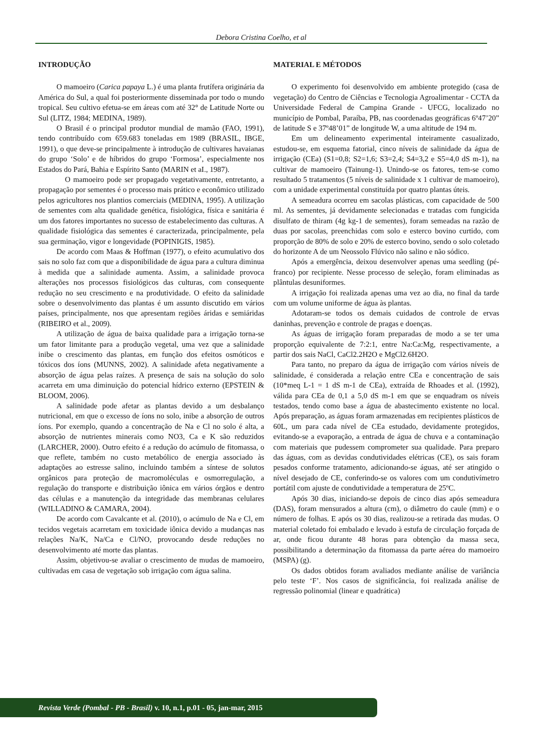Debora Cristina Coelho, et al
INTRODUÇÃO
O mamoeiro (Carica papaya L.) é uma planta frutífera originária da América do Sul, a qual foi posteriormente disseminada por todo o mundo tropical. Seu cultivo efetua-se em áreas com até 32° de Latitude Norte ou Sul (LITZ, 1984; MEDINA, 1989).
O Brasil é o principal produtor mundial de mamão (FAO, 1991), tendo contribuído com 659.683 toneladas em 1989 (BRASIL, IBGE, 1991), o que deve-se principalmente à introdução de cultivares havaianas do grupo ‘Solo’ e de híbridos do grupo ‘Formosa’, especialmente nos Estados do Pará, Bahia e Espírito Santo (MARIN et aI., 1987).
O mamoeiro pode ser propagado vegetativamente, entretanto, a propagação por sementes é o processo mais prático e econômico utilizado pelos agricultores nos plantios comerciais (MEDINA, 1995). A utilização de sementes com alta qualidade genética, fisiológica, física e sanitária é um dos fatores importantes no sucesso de estabelecimento das culturas. A qualidade fisiológica das sementes é caracterizada, principalmente, pela sua germinação, vigor e longevidade (POPINIGIS, 1985).
De acordo com Maas & Hoffman (1977), o efeito acumulativo dos sais no solo faz com que a disponibilidade de água para a cultura diminua à medida que a salinidade aumenta. Assim, a salinidade provoca alterações nos processos fisiológicos das culturas, com consequente redução no seu crescimento e na produtividade. O efeito da salinidade sobre o desenvolvimento das plantas é um assunto discutido em vários países, principalmente, nos que apresentam regiões áridas e semiáridas (RIBEIRO et al., 2009).
A utilização de água de baixa qualidade para a irrigação torna-se um fator limitante para a produção vegetal, uma vez que a salinidade inibe o crescimento das plantas, em função dos efeitos osmóticos e tóxicos dos íons (MUNNS, 2002). A salinidade afeta negativamente a absorção de água pelas raízes. A presença de sais na solução do solo acarreta em uma diminuição do potencial hídrico externo (EPSTEIN & BLOOM, 2006).
A salinidade pode afetar as plantas devido a um desbalanço nutricional, em que o excesso de íons no solo, inibe a absorção de outros íons. Por exemplo, quando a concentração de Na e Cl no solo é alta, a absorção de nutrientes minerais como NO3, Ca e K são reduzidos (LARCHER, 2000). Outro efeito é a redução do acúmulo de fitomassa, o que reflete, também no custo metabólico de energia associado às adaptações ao estresse salino, incluindo também a síntese de solutos orgânicos para proteção de macromoléculas e osmorregulação, a regulação do transporte e distribuição iônica em vários órgãos e dentro das células e a manutenção da integridade das membranas celulares (WILLADINO & CAMARA, 2004).
De acordo com Cavalcante et al. (2010), o acúmulo de Na e Cl, em tecidos vegetais acarretam em toxicidade iônica devido a mudanças nas relações Na/K, Na/Ca e Cl/NO, provocando desde reduções no desenvolvimento até morte das plantas.
Assim, objetivou-se avaliar o crescimento de mudas de mamoeiro, cultivadas em casa de vegetação sob irrigação com água salina.
MATERIAL E MÉTODOS
O experimento foi desenvolvido em ambiente protegido (casa de vegetação) do Centro de Ciências e Tecnologia Agroalimentar - CCTA da Universidade Federal de Campina Grande - UFCG, localizado no município de Pombal, Paraíba, PB, nas coordenadas geográficas 6º47’20” de latitude S e 37º48’01” de longitude W, a uma altitude de 194 m.
Em um delineamento experimental inteiramente casualizado, estudou-se, em esquema fatorial, cinco níveis de salinidade da água de irrigação (CEa) (S1=0,8; S2=1,6; S3=2,4; S4=3,2 e S5=4,0 dS m-1), na cultivar de mamoeiro (Tainung-1). Unindo-se os fatores, tem-se como resultado 5 tratamentos (5 níveis de salinidade x 1 cultivar de mamoeiro), com a unidade experimental constituída por quatro plantas úteis.
A semeadura ocorreu em sacolas plásticas, com capacidade de 500 ml. As sementes, já devidamente selecionadas e tratadas com fungicida disulfato de thiram (4g kg-1 de sementes), foram semeadas na razão de duas por sacolas, preenchidas com solo e esterco bovino curtido, com proporção de 80% de solo e 20% de esterco bovino, sendo o solo coletado do horizonte A de um Neossolo Flúvico não salino e não sódico.
Após a emergência, deixou desenvolver apenas uma seedling (pé-franco) por recipiente. Nesse processo de seleção, foram eliminadas as plântulas desuniformes.
A irrigação foi realizada apenas uma vez ao dia, no final da tarde com um volume uniforme de água às plantas.
Adotaram-se todos os demais cuidados de controle de ervas daninhas, prevenção e controle de pragas e doenças.
As águas de irrigação foram preparadas de modo a se ter uma proporção equivalente de 7:2:1, entre Na:Ca:Mg, respectivamente, a partir dos sais NaCl, CaCl2.2H2O e MgCl2.6H2O.
Para tanto, no preparo da água de irrigação com vários níveis de salinidade, é considerada a relação entre CEa e concentração de sais (10*meq L-1 = 1 dS m-1 de CEa), extraída de Rhoades et al. (1992), válida para CEa de 0,1 a 5,0 dS m-1 em que se enquadram os níveis testados, tendo como base a água de abastecimento existente no local. Após preparação, as águas foram armazenadas em recipientes plásticos de 60L, um para cada nível de CEa estudado, devidamente protegidos, evitando-se a evaporação, a entrada de água de chuva e a contaminação com materiais que pudessem comprometer sua qualidade. Para preparo das águas, com as devidas condutividades elétricas (CE), os sais foram pesados conforme tratamento, adicionando-se águas, até ser atingido o nível desejado de CE, conferindo-se os valores com um condutivímetro portátil com ajuste de condutividade a temperatura de 25ºC.
Após 30 dias, iniciando-se depois de cinco dias após semeadura (DAS), foram mensurados a altura (cm), o diâmetro do caule (mm) e o número de folhas. E após os 30 dias, realizou-se a retirada das mudas. O material coletado foi embalado e levado à estufa de circulação forçada de ar, onde ficou durante 48 horas para obtenção da massa seca, possibilitando a determinação da fitomassa da parte aérea do mamoeiro (MSPA) (g).
Os dados obtidos foram avaliados mediante análise de variância pelo teste ‘F’. Nos casos de significância, foi realizada análise de regressão polinomial (linear e quadrática)
Revista Verde (Pombal - PB - Brasil) v. 10, n.1, p.01 - 05, jan-mar, 2015